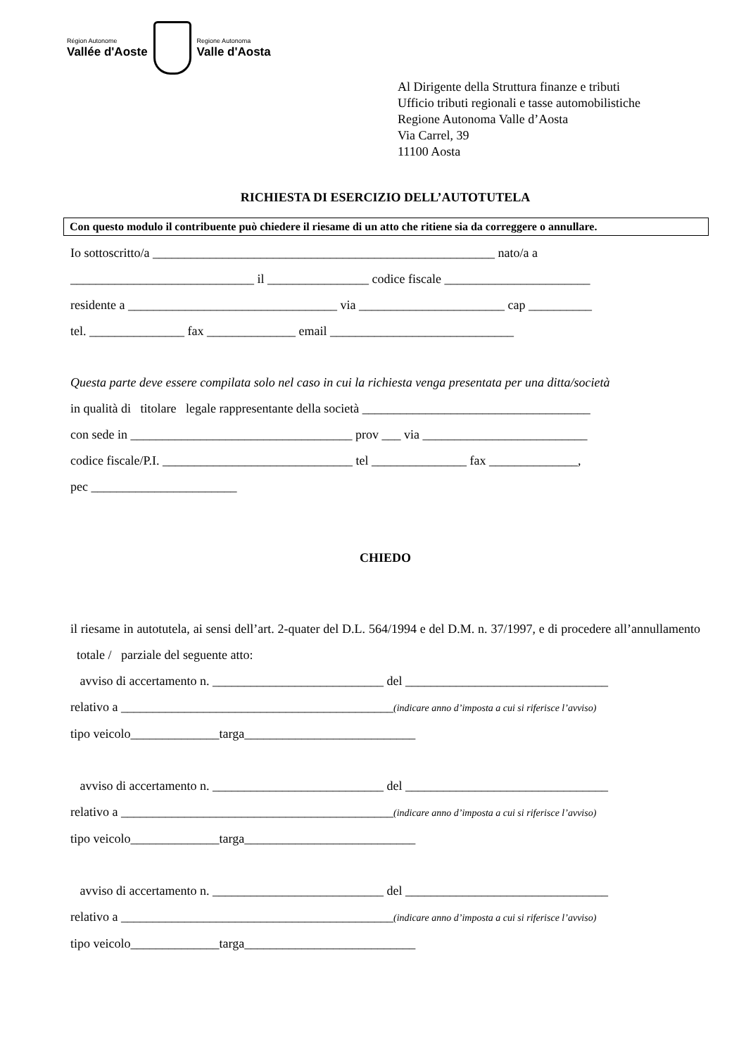Région Autonome
Vallée d'Aoste
Regione Autonoma
Valle d'Aosta
Al Dirigente della Struttura finanze e tributi
Ufficio tributi regionali e tasse automobilistiche
Regione Autonoma Valle d’Aosta
Via Carrel, 39
11100 Aosta
RICHIESTA DI ESERCIZIO DELL’AUTOTUTELA
Con questo modulo il contribuente può chiedere il riesame di un atto che ritiene sia da correggere o annullare.
Io sottoscritto/a ______________________________________________________ nato/a a
_____________________________ il ________________ codice fiscale _______________________
residente a _________________________________ via _______________________ cap __________
tel. _______________ fax ______________ email _____________________________
Questa parte deve essere compilata solo nel caso in cui la richiesta venga presentata per una ditta/società
in qualità di titolare legale rappresentante della società ____________________________________
con sede in ___________________________________ prov ___ via __________________________
codice fiscale/P.I. ______________________________ tel _______________ fax ______________,
pec _______________________
CHIEDO
il riesame in autotutela, ai sensi dell’art. 2-quater del D.L. 564/1994 e del D.M. n. 37/1997, e di procedere all’annullamento totale / parziale del seguente atto:
avviso di accertamento n. ___________________________ del ________________________________
relativo a ___________________________________________(indicare anno d’imposta a cui si riferisce l’avviso)
tipo veicolo______________targa___________________________
avviso di accertamento n. ___________________________ del ________________________________
relativo a ___________________________________________(indicare anno d’imposta a cui si riferisce l’avviso)
tipo veicolo______________targa___________________________
avviso di accertamento n. ___________________________ del ________________________________
relativo a ___________________________________________(indicare anno d’imposta a cui si riferisce l’avviso)
tipo veicolo______________targa___________________________